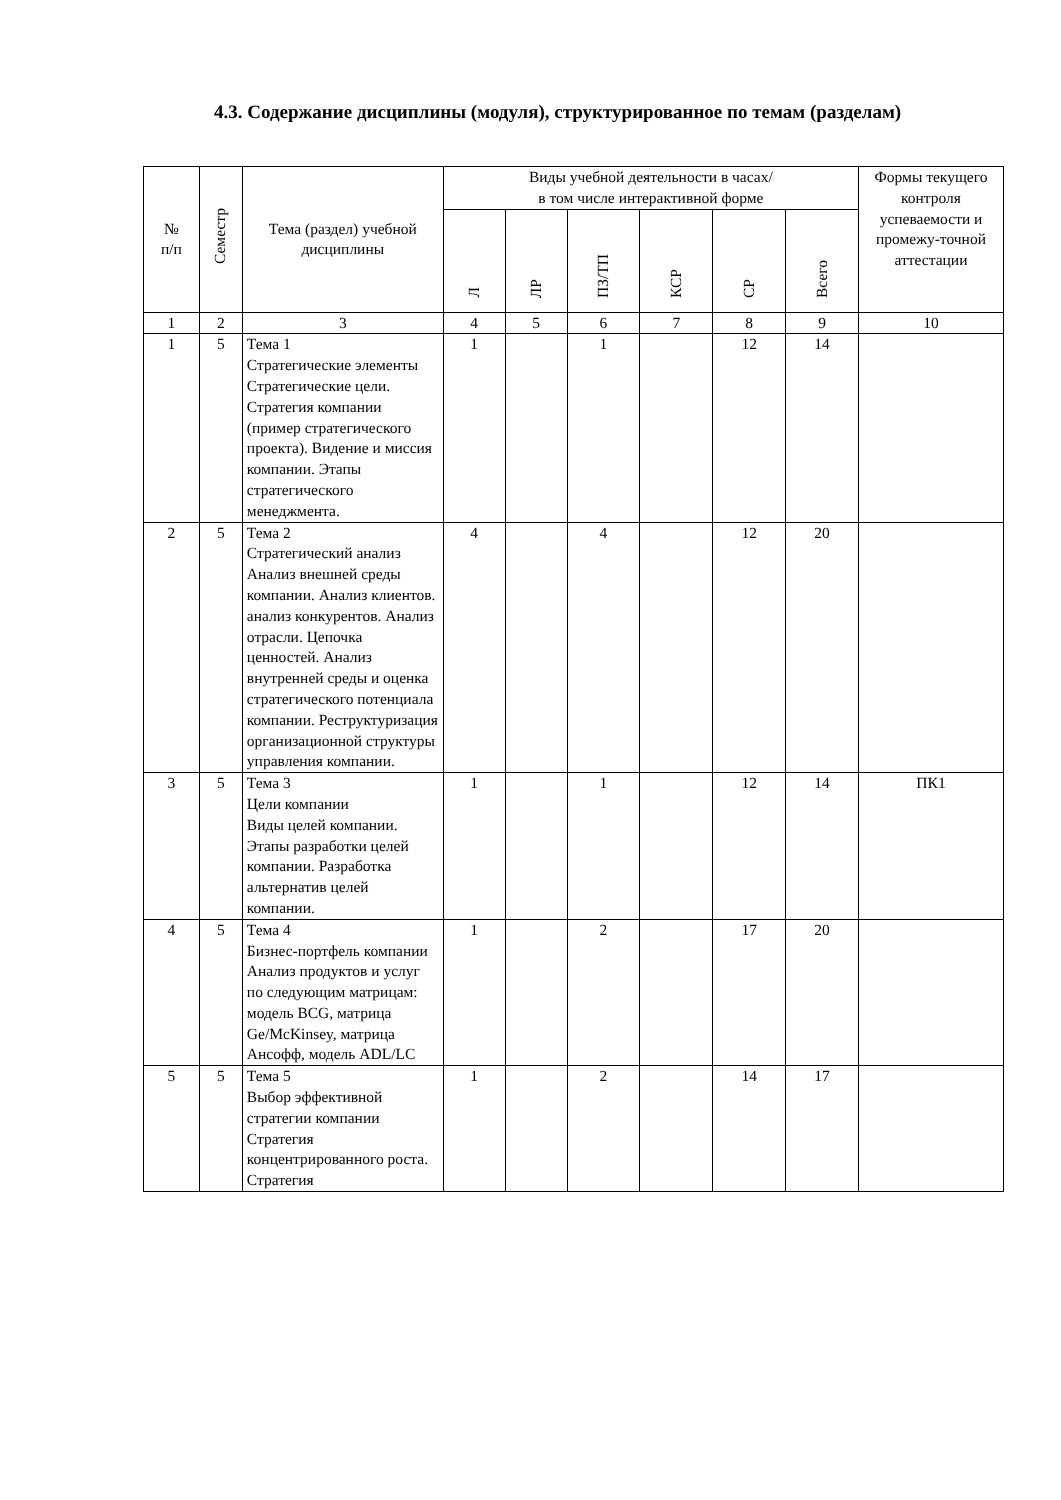4.3. Содержание дисциплины (модуля), структурированное по темам (разделам)
| № п/п | Семестр | Тема (раздел) учебной дисциплины | Виды учебной деятельности в часах/ в том числе интерактивной форме | | | | | | Формы текущего контроля успеваемости и промежу-точной аттестации |
| --- | --- | --- | --- | --- | --- | --- | --- | --- | --- |
| | | | Л | ЛР | ПЗ/ТП | КСР | СР | Всего | |
| 1 | 2 | 3 | 4 | 5 | 6 | 7 | 8 | 9 | 10 |
| 1 | 5 | Тема 1 Стратегические элементы Стратегические цели. Стратегия компании (пример стратегического проекта). Видение и миссия компании. Этапы стратегического менеджмента. | 1 | | 1 | | 12 | 14 | |
| 2 | 5 | Тема 2 Стратегический анализ Анализ внешней среды компании. Анализ клиентов. анализ конкурентов. Анализ отрасли. Цепочка ценностей. Анализ внутренней среды и оценка стратегического потенциала компании. Реструктуризация организационной структуры управления компании. | 4 | | 4 | | 12 | 20 | |
| 3 | 5 | Тема 3 Цели компании Виды целей компании. Этапы разработки целей компании. Разработка альтернатив целей компании. | 1 | | 1 | | 12 | 14 | ПК1 |
| 4 | 5 | Тема 4 Бизнес-портфель компании Анализ продуктов и услуг по следующим матрицам: модель BCG, матрица Ge/McKinsey, матрица Ансофф, модель ADL/LC | 1 | | 2 | | 17 | 20 | |
| 5 | 5 | Тема 5 Выбор эффективной стратегии компании Стратегия концентрированного роста. Стратегия | 1 | | 2 | | 14 | 17 | |